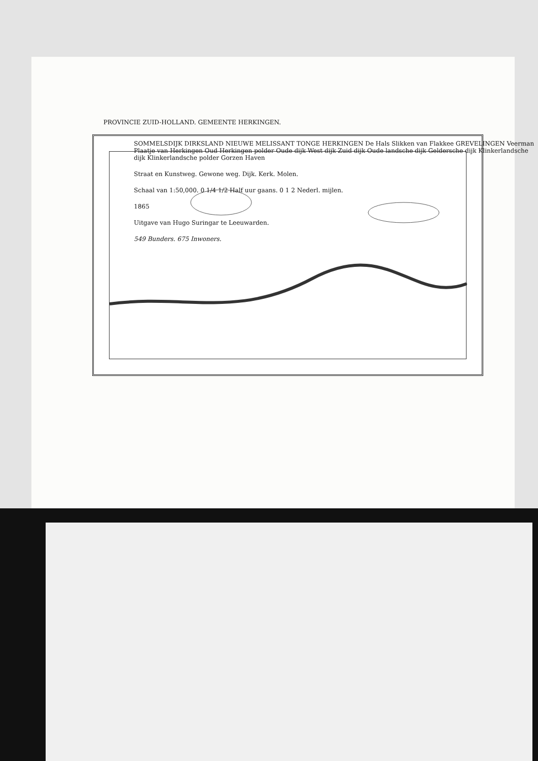PROVINCIE ZUID-HOLLAND. GEMEENTE HERKINGEN.
SOMMELSDIJK DIRKSLAND NIEUWE MELISSANT TONGE HERKINGEN De Hals Slikken van Flakkee GREVELINGEN Veerman Plaatje van Herkingen Oud Herkingen polder Oude dijk West dijk Zuid dijk Oude landsche dijk Geldersche dijk Klinkerlandsche dijk Klinkerlandsche polder Gorzen Haven
Straat en Kunstweg. Gewone weg. Dijk. Kerk. Molen.
Schaal van 1:50,000. 0 1/4 1/2 Half uur gaans. 0 1 2 Nederl. mijlen.
1865
Uitgave van Hugo Suringar te Leeuwarden.
549 Bunders. 675 Inwoners.